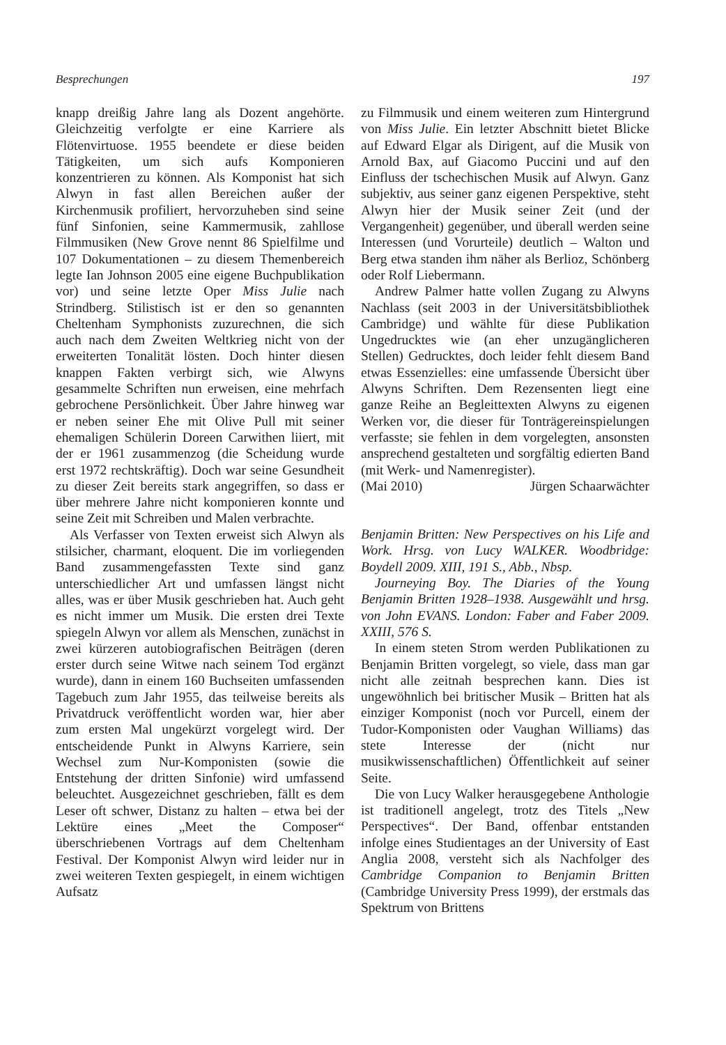Besprechungen 197
knapp dreißig Jahre lang als Dozent angehörte. Gleichzeitig verfolgte er eine Karriere als Flötenvirtuose. 1955 beendete er diese beiden Tätigkeiten, um sich aufs Komponieren konzentrieren zu können. Als Komponist hat sich Alwyn in fast allen Bereichen außer der Kirchenmusik profiliert, hervorzuheben sind seine fünf Sinfonien, seine Kammermusik, zahllose Filmmusiken (New Grove nennt 86 Spielfilme und 107 Dokumentationen – zu diesem Themenbereich legte Ian Johnson 2005 eine eigene Buchpublikation vor) und seine letzte Oper Miss Julie nach Strindberg. Stilistisch ist er den so genannten Cheltenham Symphonists zuzurechnen, die sich auch nach dem Zweiten Weltkrieg nicht von der erweiterten Tonalität lösten. Doch hinter diesen knappen Fakten verbirgt sich, wie Alwyns gesammelte Schriften nun erweisen, eine mehrfach gebrochene Persönlichkeit. Über Jahre hinweg war er neben seiner Ehe mit Olive Pull mit seiner ehemaligen Schülerin Doreen Carwithen liiert, mit der er 1961 zusammenzog (die Scheidung wurde erst 1972 rechtskräftig). Doch war seine Gesundheit zu dieser Zeit bereits stark angegriffen, so dass er über mehrere Jahre nicht komponieren konnte und seine Zeit mit Schreiben und Malen verbrachte.
Als Verfasser von Texten erweist sich Alwyn als stilsicher, charmant, eloquent. Die im vorliegenden Band zusammengefassten Texte sind ganz unterschiedlicher Art und umfassen längst nicht alles, was er über Musik geschrieben hat. Auch geht es nicht immer um Musik. Die ersten drei Texte spiegeln Alwyn vor allem als Menschen, zunächst in zwei kürzeren autobiografischen Beiträgen (deren erster durch seine Witwe nach seinem Tod ergänzt wurde), dann in einem 160 Buchseiten umfassenden Tagebuch zum Jahr 1955, das teilweise bereits als Privatdruck veröffentlicht worden war, hier aber zum ersten Mal ungekürzt vorgelegt wird. Der entscheidende Punkt in Alwyns Karriere, sein Wechsel zum Nur-Komponisten (sowie die Entstehung der dritten Sinfonie) wird umfassend beleuchtet. Ausgezeichnet geschrieben, fällt es dem Leser oft schwer, Distanz zu halten – etwa bei der Lektüre eines „Meet the Composer“ überschriebenen Vortrags auf dem Cheltenham Festival. Der Komponist Alwyn wird leider nur in zwei weiteren Texten gespiegelt, in einem wichtigen Aufsatz
zu Filmmusik und einem weiteren zum Hintergrund von Miss Julie. Ein letzter Abschnitt bietet Blicke auf Edward Elgar als Dirigent, auf die Musik von Arnold Bax, auf Giacomo Puccini und auf den Einfluss der tschechischen Musik auf Alwyn. Ganz subjektiv, aus seiner ganz eigenen Perspektive, steht Alwyn hier der Musik seiner Zeit (und der Vergangenheit) gegenüber, und überall werden seine Interessen (und Vorurteile) deutlich – Walton und Berg etwa standen ihm näher als Berlioz, Schönberg oder Rolf Liebermann.
Andrew Palmer hatte vollen Zugang zu Alwyns Nachlass (seit 2003 in der Universitätsbibliothek Cambridge) und wählte für diese Publikation Ungedrucktes wie (an eher unzugänglicheren Stellen) Gedrucktes, doch leider fehlt diesem Band etwas Essenzielles: eine umfassende Übersicht über Alwyns Schriften. Dem Rezensenten liegt eine ganze Reihe an Begleittexten Alwyns zu eigenen Werken vor, die dieser für Tonträgereinspielungen verfasste; sie fehlen in dem vorgelegten, ansonsten ansprechend gestalteten und sorgfältig edierten Band (mit Werk- und Namenregister).
(Mai 2010) Jürgen Schaarwächter
Benjamin Britten: New Perspectives on his Life and Work. Hrsg. von Lucy WALKER. Woodbridge: Boydell 2009. XIII, 191 S., Abb., Nbsp.
Journeying Boy. The Diaries of the Young Benjamin Britten 1928–1938. Ausgewählt und hrsg. von John EVANS. London: Faber and Faber 2009. XXIII, 576 S.
In einem steten Strom werden Publikationen zu Benjamin Britten vorgelegt, so viele, dass man gar nicht alle zeitnah besprechen kann. Dies ist ungewöhnlich bei britischer Musik – Britten hat als einziger Komponist (noch vor Purcell, einem der Tudor-Komponisten oder Vaughan Williams) das stete Interesse der (nicht nur musikwissenschaftlichen) Öffentlichkeit auf seiner Seite.
Die von Lucy Walker herausgegebene Anthologie ist traditionell angelegt, trotz des Titels „New Perspectives“. Der Band, offenbar entstanden infolge eines Studientages an der University of East Anglia 2008, versteht sich als Nachfolger des Cambridge Companion to Benjamin Britten (Cambridge University Press 1999), der erstmals das Spektrum von Brittens